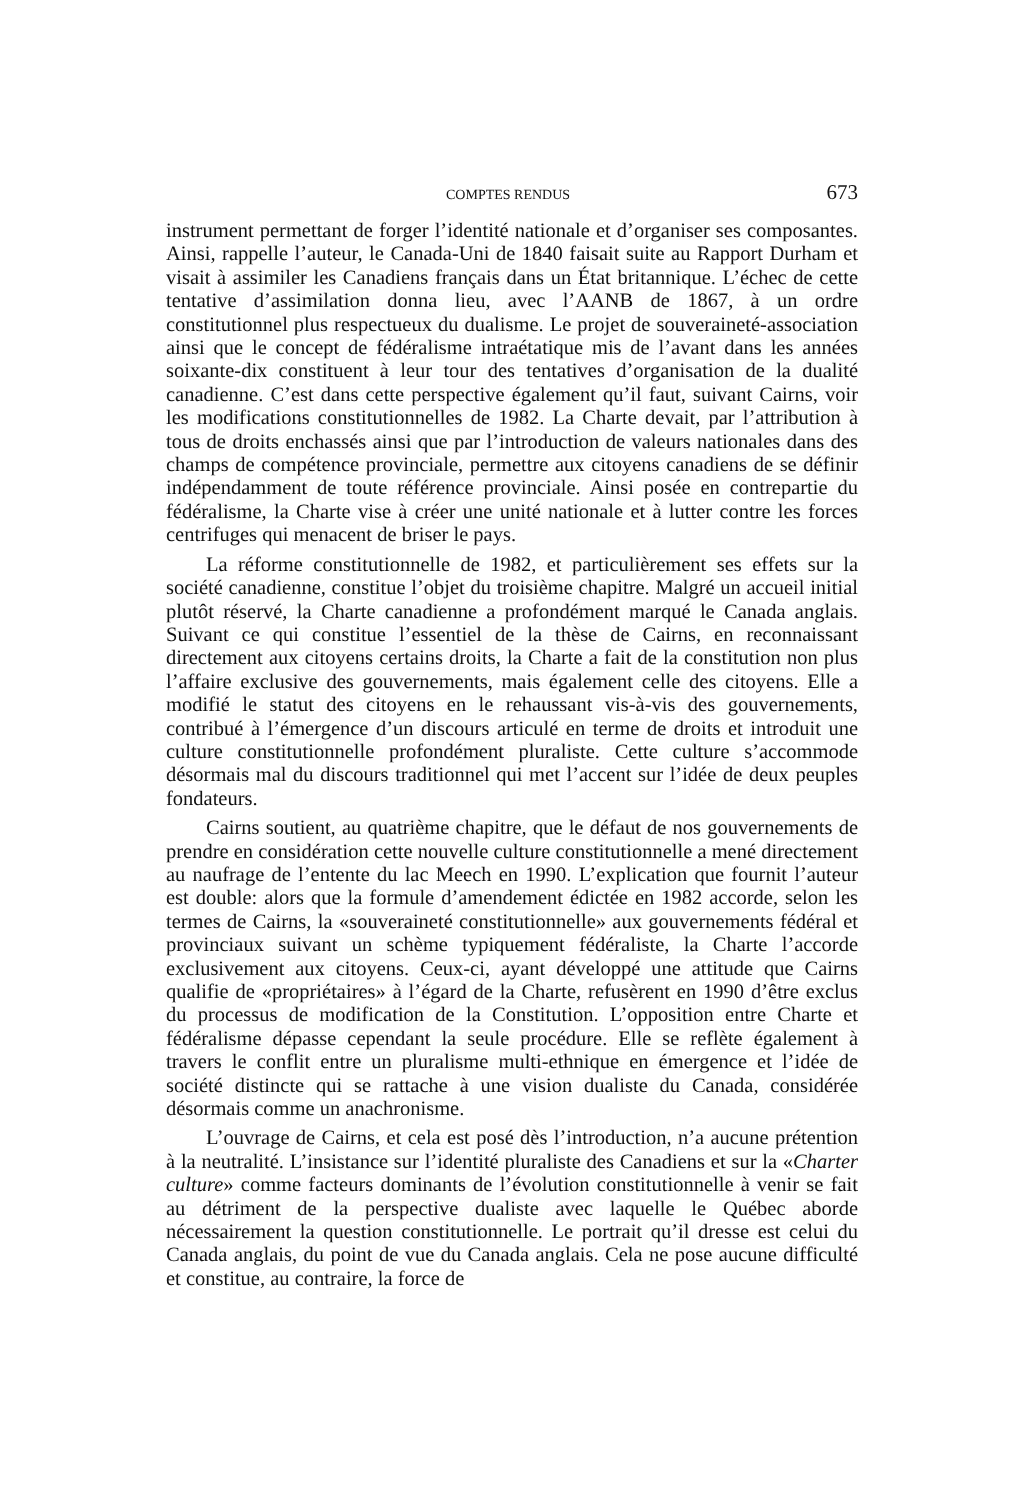COMPTES RENDUS 673
instrument permettant de forger l’identité nationale et d’organiser ses composantes. Ainsi, rappelle l’auteur, le Canada-Uni de 1840 faisait suite au Rapport Durham et visait à assimiler les Canadiens français dans un État britannique. L’échec de cette tentative d’assimilation donna lieu, avec l’AANB de 1867, à un ordre constitutionnel plus respectueux du dualisme. Le projet de souveraineté-association ainsi que le concept de fédéralisme intraétatique mis de l’avant dans les années soixante-dix constituent à leur tour des tentatives d’organisation de la dualité canadienne. C’est dans cette perspective également qu’il faut, suivant Cairns, voir les modifications constitutionnelles de 1982. La Charte devait, par l’attribution à tous de droits enchassés ainsi que par l’introduction de valeurs nationales dans des champs de compétence provinciale, permettre aux citoyens canadiens de se définir indépendamment de toute référence provinciale. Ainsi posée en contrepartie du fédéralisme, la Charte vise à créer une unité nationale et à lutter contre les forces centrifuges qui menacent de briser le pays.
La réforme constitutionnelle de 1982, et particulièrement ses effets sur la société canadienne, constitue l’objet du troisième chapitre. Malgré un accueil initial plutôt réservé, la Charte canadienne a profondément marqué le Canada anglais. Suivant ce qui constitue l’essentiel de la thèse de Cairns, en reconnaissant directement aux citoyens certains droits, la Charte a fait de la constitution non plus l’affaire exclusive des gouvernements, mais également celle des citoyens. Elle a modifié le statut des citoyens en le rehaussant vis-à-vis des gouvernements, contribué à l’émergence d’un discours articulé en terme de droits et introduit une culture constitutionnelle profondément pluraliste. Cette culture s’accommode désormais mal du discours traditionnel qui met l’accent sur l’idée de deux peuples fondateurs.
Cairns soutient, au quatrième chapitre, que le défaut de nos gouvernements de prendre en considération cette nouvelle culture constitutionnelle a mené directement au naufrage de l’entente du lac Meech en 1990. L’explication que fournit l’auteur est double: alors que la formule d’amendement édictée en 1982 accorde, selon les termes de Cairns, la «souveraineté constitutionnelle» aux gouvernements fédéral et provinciaux suivant un schème typiquement fédéraliste, la Charte l’accorde exclusivement aux citoyens. Ceux-ci, ayant développé une attitude que Cairns qualifie de «propriétaires» à l’égard de la Charte, refusèrent en 1990 d’être exclus du processus de modification de la Constitution. L’opposition entre Charte et fédéralisme dépasse cependant la seule procédure. Elle se reflète également à travers le conflit entre un pluralisme multi-ethnique en émergence et l’idée de société distincte qui se rattache à une vision dualiste du Canada, considérée désormais comme un anachronisme.
L’ouvrage de Cairns, et cela est posé dès l’introduction, n’a aucune prétention à la neutralité. L’insistance sur l’identité pluraliste des Canadiens et sur la «Charter culture» comme facteurs dominants de l’évolution constitutionnelle à venir se fait au détriment de la perspective dualiste avec laquelle le Québec aborde nécessairement la question constitutionnelle. Le portrait qu’il dresse est celui du Canada anglais, du point de vue du Canada anglais. Cela ne pose aucune difficulté et constitue, au contraire, la force de